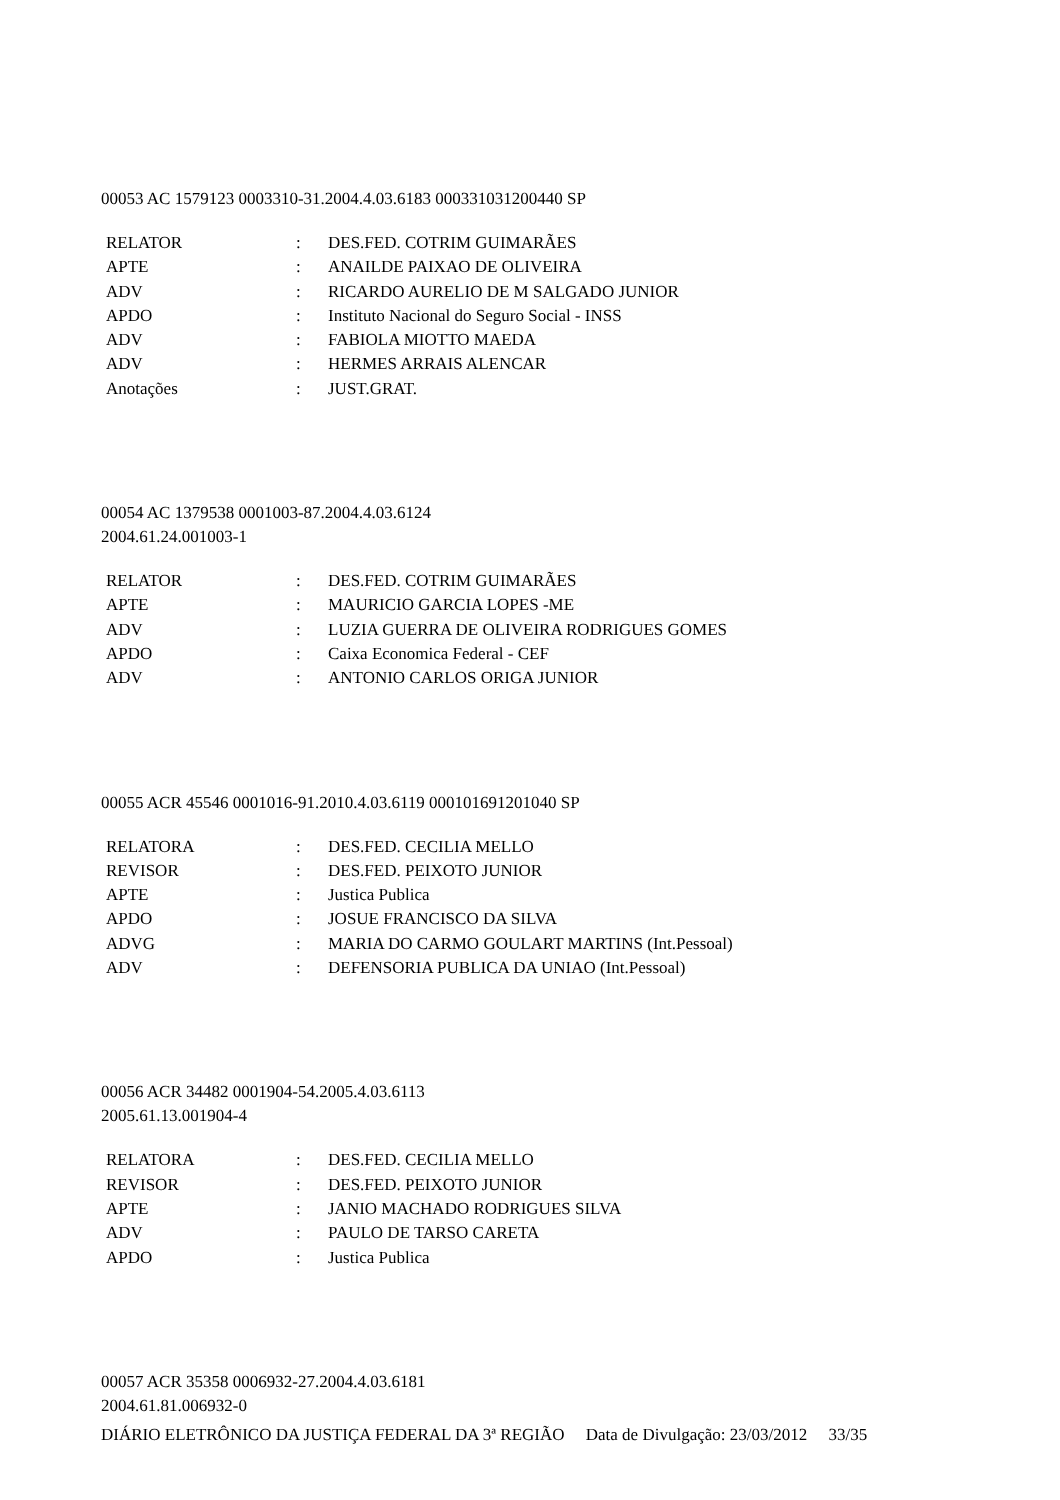00053 AC 1579123 0003310-31.2004.4.03.6183 000331031200440 SP
| RELATOR | : | DES.FED. COTRIM GUIMARÃES |
| APTE | : | ANAILDE PAIXAO DE OLIVEIRA |
| ADV | : | RICARDO AURELIO DE M SALGADO JUNIOR |
| APDO | : | Instituto Nacional do Seguro Social - INSS |
| ADV | : | FABIOLA MIOTTO MAEDA |
| ADV | : | HERMES ARRAIS ALENCAR |
| Anotações | : | JUST.GRAT. |
00054 AC 1379538 0001003-87.2004.4.03.6124
2004.61.24.001003-1
| RELATOR | : | DES.FED. COTRIM GUIMARÃES |
| APTE | : | MAURICIO GARCIA LOPES -ME |
| ADV | : | LUZIA GUERRA DE OLIVEIRA RODRIGUES GOMES |
| APDO | : | Caixa Economica Federal - CEF |
| ADV | : | ANTONIO CARLOS ORIGA JUNIOR |
00055 ACR 45546 0001016-91.2010.4.03.6119 000101691201040 SP
| RELATORA | : | DES.FED. CECILIA MELLO |
| REVISOR | : | DES.FED. PEIXOTO JUNIOR |
| APTE | : | Justica Publica |
| APDO | : | JOSUE FRANCISCO DA SILVA |
| ADVG | : | MARIA DO CARMO GOULART MARTINS (Int.Pessoal) |
| ADV | : | DEFENSORIA PUBLICA DA UNIAO (Int.Pessoal) |
00056 ACR 34482 0001904-54.2005.4.03.6113
2005.61.13.001904-4
| RELATORA | : | DES.FED. CECILIA MELLO |
| REVISOR | : | DES.FED. PEIXOTO JUNIOR |
| APTE | : | JANIO MACHADO RODRIGUES SILVA |
| ADV | : | PAULO DE TARSO CARETA |
| APDO | : | Justica Publica |
00057 ACR 35358 0006932-27.2004.4.03.6181
2004.61.81.006932-0
DIÁRIO ELETRÔNICO DA JUSTIÇA FEDERAL DA 3ª REGIÃO Data de Divulgação: 23/03/2012 33/35